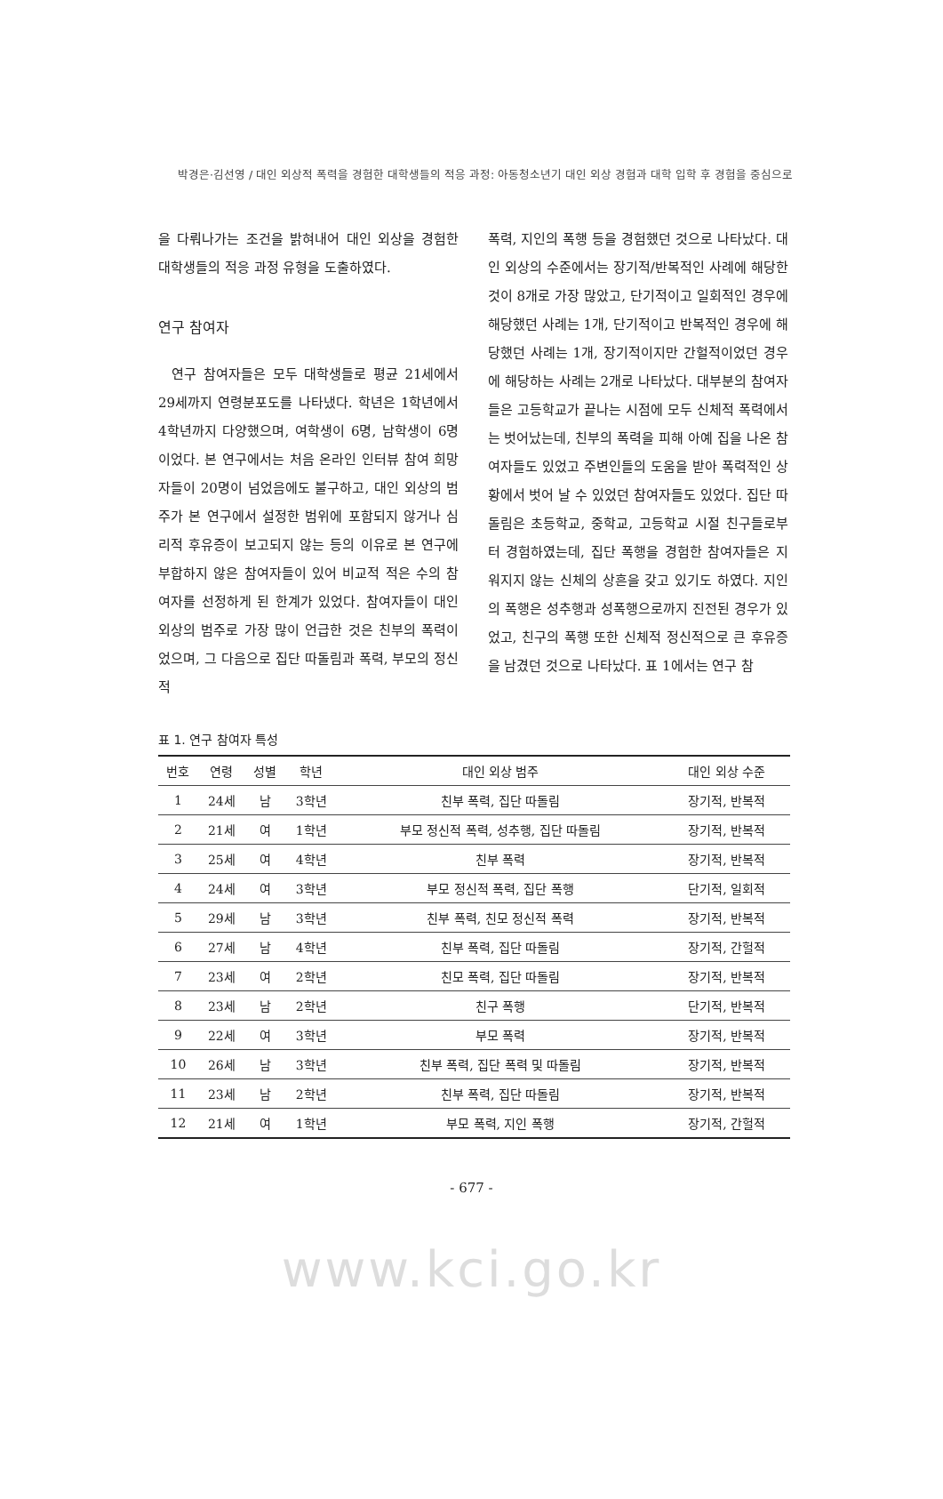박경은·김선영 / 대인 외상적 폭력을 경험한 대학생들의 적응 과정: 아동청소년기 대인 외상 경험과 대학 입학 후 경험을 중심으로
을 다뤄나가는 조건을 밝혀내어 대인 외상을 경험한 대학생들의 적응 과정 유형을 도출하였다.
연구 참여자
연구 참여자들은 모두 대학생들로 평균 21세에서 29세까지 연령분포도를 나타냈다. 학년은 1학년에서 4학년까지 다양했으며, 여학생이 6명, 남학생이 6명이었다. 본 연구에서는 처음 온라인 인터뷰 참여 희망자들이 20명이 넘었음에도 불구하고, 대인 외상의 범주가 본 연구에서 설정한 범위에 포함되지 않거나 심리적 후유증이 보고되지 않는 등의 이유로 본 연구에 부합하지 않은 참여자들이 있어 비교적 적은 수의 참여자를 선정하게 된 한계가 있었다. 참여자들이 대인 외상의 범주로 가장 많이 언급한 것은 친부의 폭력이었으며, 그 다음으로 집단 따돌림과 폭력, 부모의 정신적
폭력, 지인의 폭행 등을 경험했던 것으로 나타났다. 대인 외상의 수준에서는 장기적/반복적인 사례에 해당한 것이 8개로 가장 많았고, 단기적이고 일회적인 경우에 해당했던 사례는 1개, 단기적이고 반복적인 경우에 해당했던 사례는 1개, 장기적이지만 간헐적이었던 경우에 해당하는 사례는 2개로 나타났다. 대부분의 참여자들은 고등학교가 끝나는 시점에 모두 신체적 폭력에서는 벗어났는데, 친부의 폭력을 피해 아예 집을 나온 참여자들도 있었고 주변인들의 도움을 받아 폭력적인 상황에서 벗어 날 수 있었던 참여자들도 있었다. 집단 따돌림은 초등학교, 중학교, 고등학교 시절 친구들로부터 경험하였는데, 집단 폭행을 경험한 참여자들은 지워지지 않는 신체의 상흔을 갖고 있기도 하였다. 지인의 폭행은 성추행과 성폭행으로까지 진전된 경우가 있었고, 친구의 폭행 또한 신체적 정신적으로 큰 후유증을 남겼던 것으로 나타났다. 표 1에서는 연구 참
표 1. 연구 참여자 특성
| 번호 | 연령 | 성별 | 학년 | 대인 외상 범주 | 대인 외상 수준 |
| --- | --- | --- | --- | --- | --- |
| 1 | 24세 | 남 | 3학년 | 친부 폭력, 집단 따돌림 | 장기적, 반복적 |
| 2 | 21세 | 여 | 1학년 | 부모 정신적 폭력, 성추행, 집단 따돌림 | 장기적, 반복적 |
| 3 | 25세 | 여 | 4학년 | 친부 폭력 | 장기적, 반복적 |
| 4 | 24세 | 여 | 3학년 | 부모 정신적 폭력, 집단 폭행 | 단기적, 일회적 |
| 5 | 29세 | 남 | 3학년 | 친부 폭력, 친모 정신적 폭력 | 장기적, 반복적 |
| 6 | 27세 | 남 | 4학년 | 친부 폭력, 집단 따돌림 | 장기적, 간헐적 |
| 7 | 23세 | 여 | 2학년 | 친모 폭력, 집단 따돌림 | 장기적, 반복적 |
| 8 | 23세 | 남 | 2학년 | 친구 폭행 | 단기적, 반복적 |
| 9 | 22세 | 여 | 3학년 | 부모 폭력 | 장기적, 반복적 |
| 10 | 26세 | 남 | 3학년 | 친부 폭력, 집단 폭력 및 따돌림 | 장기적, 반복적 |
| 11 | 23세 | 남 | 2학년 | 친부 폭력, 집단 따돌림 | 장기적, 반복적 |
| 12 | 21세 | 여 | 1학년 | 부모 폭력, 지인 폭행 | 장기적, 간헐적 |
- 677 -
www.kci.go.kr